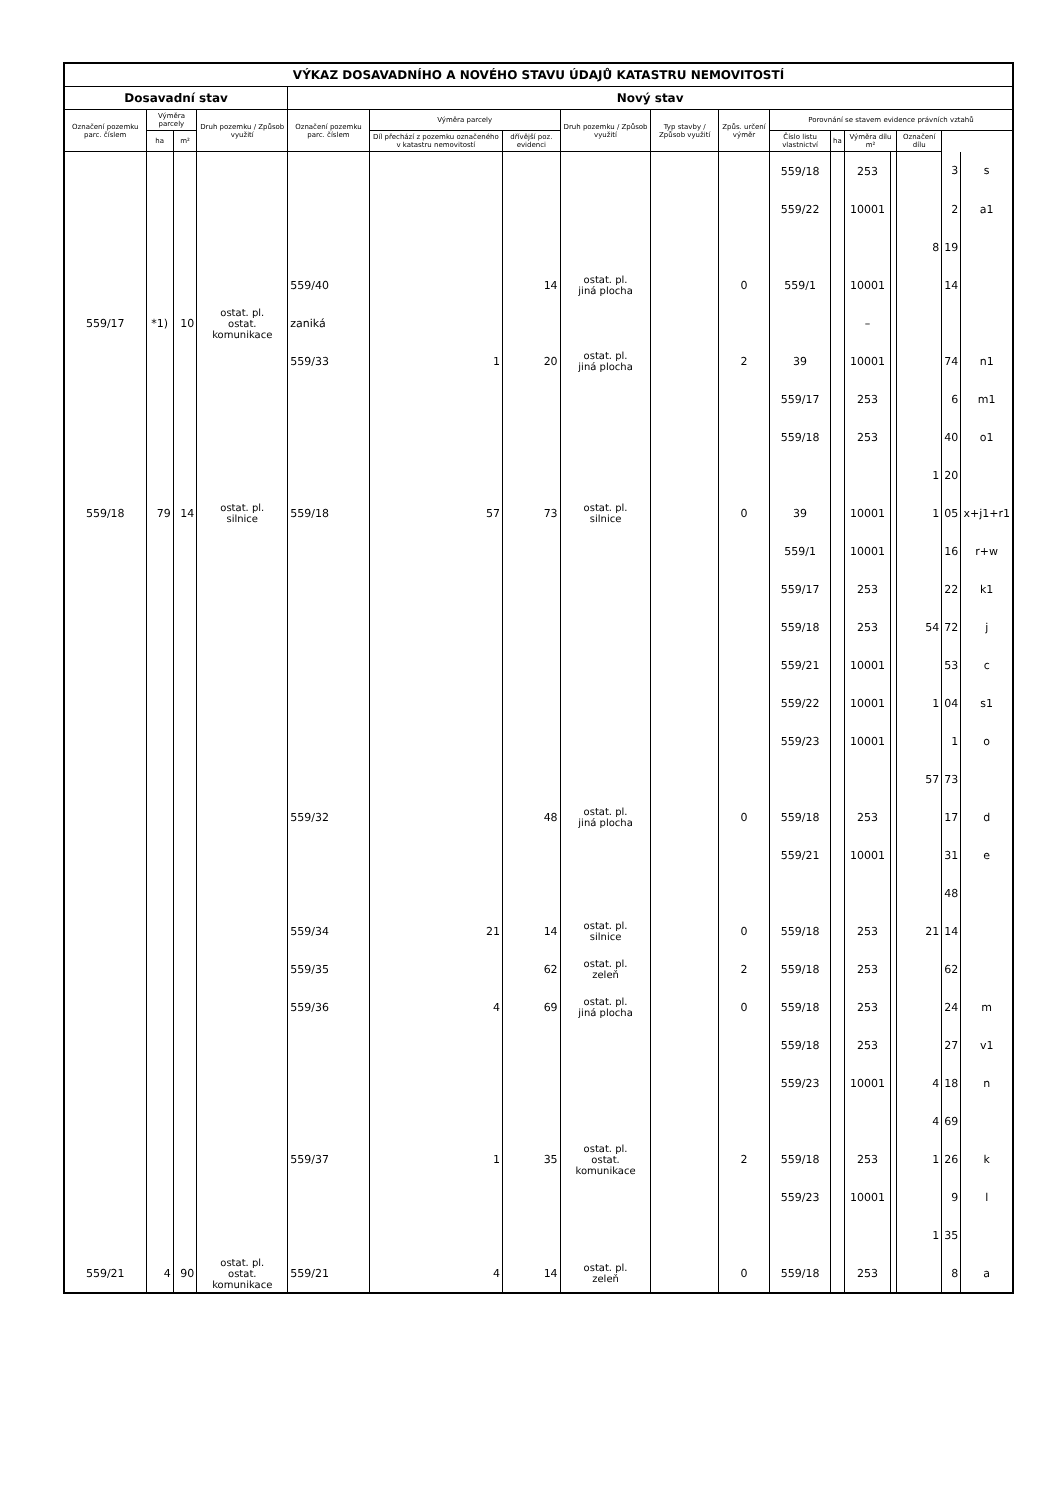| VÝKAZ DOSAVADNÍHO A NOVÉHO STAVU ÚDAJŮ KATASTRU NEMOVITOSTÍ | | | | | | | | | | | | | | | | |
| --- | --- | --- | --- | --- | --- | --- | --- | --- | --- | --- | --- | --- | --- | --- | --- | --- |
| Dosavadní stav | | | | Nový stav | | | | | | | | | | | | |
| Označení pozemku parc. číslem | Výměra parcely | | Druh pozemku / Způsob využití | Označení pozemku parc. číslem | Výměra parcely | | Druh pozemku / Způsob využití | Typ stavby / Způsob využití | Způs. určení výměr | Porovnání se stavem evidence právních vztahů | | | | | | |
| | ha | m² | | | Díl přechází z pozemku označeného v katastru nemovitostí | dřívější poz. evidenci | | | | Číslo listu vlastnictví | ha | Výměra dílu m² | | Označení dílu | | |
| | | | | | | | | | | 559/18 | | 253 | | | 3 | s |
| | | | | | | | | | | 559/22 | | 10001 | | | 2 | a1 |
| | | | | | | | | | | | | | | 8 | 19 | |
| | | | | 559/40 | | 14 | ostat. pl. jiná plocha | | 0 | 559/1 | | 10001 | | | 14 | |
| 559/17 | *1) | 10 | ostat. pl. ostat. komunikace | zaniká | | | | | | | | – | | | | |
| | | | | 559/33 | 1 | 20 | ostat. pl. jiná plocha | | 2 | 39 | | 10001 | | | 74 | n1 |
| | | | | | | | | | | 559/17 | | 253 | | | 6 | m1 |
| | | | | | | | | | | 559/18 | | 253 | | | 40 | o1 |
| | | | | | | | | | | | | | | 1 | 20 | |
| 559/18 | 79 | 14 | ostat. pl. silnice | 559/18 | 57 | 73 | ostat. pl. silnice | | 0 | 39 | | 10001 | | 1 | 05 | x+j1+r1 |
| | | | | | | | | | | 559/1 | | 10001 | | | 16 | r+w |
| | | | | | | | | | | 559/17 | | 253 | | | 22 | k1 |
| | | | | | | | | | | 559/18 | | 253 | | 54 | 72 | j |
| | | | | | | | | | | 559/21 | | 10001 | | | 53 | c |
| | | | | | | | | | | 559/22 | | 10001 | | 1 | 04 | s1 |
| | | | | | | | | | | 559/23 | | 10001 | | | 1 | o |
| | | | | | | | | | | | | | | 57 | 73 | |
| | | | | 559/32 | | 48 | ostat. pl. jiná plocha | | 0 | 559/18 | | 253 | | | 17 | d |
| | | | | | | | | | | 559/21 | | 10001 | | | 31 | e |
| | | | | | | | | | | | | | | | 48 | |
| | | | | 559/34 | 21 | 14 | ostat. pl. silnice | | 0 | 559/18 | | 253 | | 21 | 14 | |
| | | | | 559/35 | | 62 | ostat. pl. zeleň | | 2 | 559/18 | | 253 | | | 62 | |
| | | | | 559/36 | 4 | 69 | ostat. pl. jiná plocha | | 0 | 559/18 | | 253 | | | 24 | m |
| | | | | | | | | | | 559/18 | | 253 | | | 27 | v1 |
| | | | | | | | | | | 559/23 | | 10001 | | 4 | 18 | n |
| | | | | | | | | | | | | | | 4 | 69 | |
| | | | | 559/37 | 1 | 35 | ostat. pl. ostat. komunikace | | 2 | 559/18 | | 253 | | 1 | 26 | k |
| | | | | | | | | | | 559/23 | | 10001 | | | 9 | l |
| | | | | | | | | | | | | | | 1 | 35 | |
| 559/21 | 4 | 90 | ostat. pl. ostat. komunikace | 559/21 | 4 | 14 | ostat. pl. zeleň | | 0 | 559/18 | | 253 | | | 8 | a |